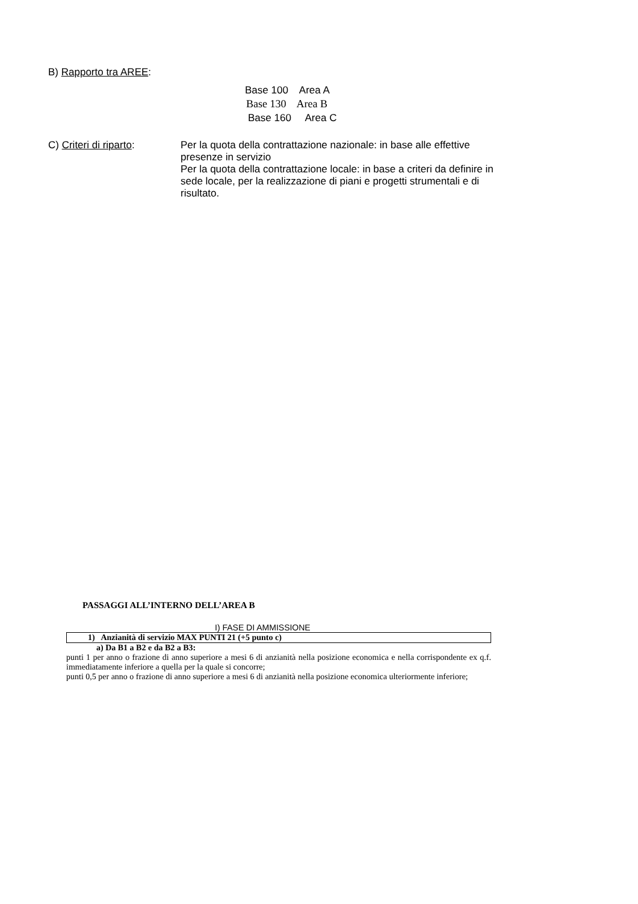B) Rapporto tra AREE:
Base 100 Area A
Base 130 Area B
Base 160 Area C
C) Criteri di riparto:
Per la quota della contrattazione nazionale: in base alle effettive presenze in servizio
Per la quota della contrattazione locale: in base a criteri da definire in sede locale, per la realizzazione di piani e progetti strumentali e di risultato.
PASSAGGI ALL’INTERNO DELL’AREA B
I) FASE DI AMMISSIONE
1) Anzianità di servizio MAX PUNTI 21 (+5 punto c)
a) Da B1 a B2 e da B2 a B3:
punti 1 per anno o frazione di anno superiore a mesi 6 di anzianità nella posizione economica e nella corrispondente ex q.f. immediatamente inferiore a quella per la quale si concorre;
punti 0,5 per anno o frazione di anno superiore a mesi 6 di anzianità nella posizione economica ulteriormente inferiore;